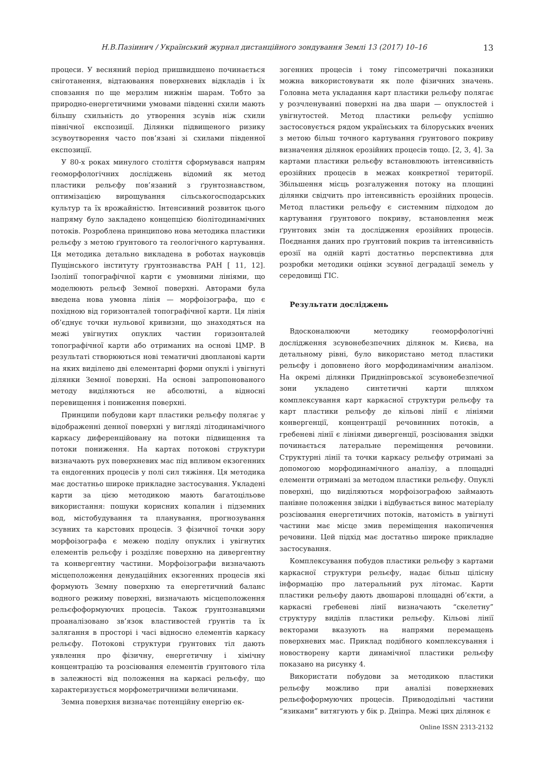Н.В.Пазіинич / Український журнал дистанційного зондування Землі 13 (2017) 10–16 13
процеси. У весняний період пришвидшено починається сніготанення, відтаювання поверхневих відкладів і їх сповзання по ще мерзлим нижнім шарам. Тобто за природно-енергетичними умовами південні схили мають більшу схильність до утворення зсувів ніж схили північної експозиції. Ділянки підвищеного ризику зсувоутворення часто пов’язані зі схилами південної експозиції.
У 80-х роках минулого століття сформувався напрям геоморфологічних досліджень відомий як метод пластики рельєфу пов’язаний з ґрунтознавством, оптимізацією вирощування сільськогосподарських культур та їх врожайністю. Інтенсивний розвиток цього напряму було закладено концепцією біолітодинамічних потоків. Розроблена принципово нова методика пластики рельєфу з метою ґрунтового та геологічного картування. Ця методика детально викладена в роботах науковців Пущінського інституту ґрунтознавства РАН [ 11, 12]. Ізолінії топографічної карти є умовними лініями, що моделюють рельєф Земної поверхні. Авторами була введена нова умовна лінія — морфоізографа, що є похідною від горизонталей топографічної карти. Ця лінія об’єднує точки нульової кривизни, що знаходяться на межі увігнутих опуклих частин горизонталей топографічної карти або отриманих на основі ЦМР. В результаті створюються нові тематичні двопланові карти на яких виділено дві елементарні форми опуклі і увігнуті ділянки Земної поверхні. На основі запропонованого методу виділяються не абсолютні, а відносні перевищення і пониження поверхні.
Принципи побудови карт пластики рельєфу полягає у відображенні денної поверхні у вигляді літодинамічного каркасу диференційовану на потоки підвищення та потоки пониження. На картах потокові структури визначають рух поверхневих мас під впливом екзогенних та ендогенних процесів у полі сил тяжіння. Ця методика має достатньо широке прикладне застосування. Укладені карти за цією методикою мають багатоцільове використання: пошуки корисних копалин і підземних вод, містобудування та планування, прогнозування зсувних та карстових процесів. З фізичної точки зору морфоізографа є межею поділу опуклих і увігнутих елементів рельєфу і розділяє поверхню на дивергентну та конвергентну частини. Морфоізографи визначають місцеположення денудаційних екзогенних процесів які формують Земну поверхню та енергетичний баланс водного режиму поверхні, визначають місцеположення рельєфоформуючих процесів. Також ґрунтознавцями проаналізовано зв’язок властивостей ґрунтів та їх залягання в просторі і часі відносно елементів каркасу рельєфу. Потокові структури ґрунтових тіл дають уявлення про фізичну, енергетичну і хімічну концентрацію та розсіювання елементів ґрунтового тіла в залежності від положення на каркасі рельєфу, що характеризується морфометричними величинами.
Земна поверхня визначає потенційну енергію ек-
зогенних процесів і тому гіпсометричні показники можна використовувати як поле фізичних значень. Головна мета укладання карт пластики рельєфу полягає у розчленуванні поверхні на два шари — опуклостей і увігнутостей. Метод пластики рельєфу успішно застосовується рядом українських та білоруських вчених з метою більш точного картування ґрунтового покриву визначення ділянок ерозійних процесів тощо. [2, 3, 4]. За картами пластики рельєфу встановлюють інтенсивність ерозійних процесів в межах конкретної території. Збільшення місць розгалуження потоку на площині ділянки свідчить про інтенсивність ерозійних процесів. Метод пластики рельєфу є системним підходом до картування ґрунтового покриву, встановлення меж ґрунтових змін та дослідження ерозійних процесів. Поєднання даних про ґрунтовий покрив та інтенсивність ерозії на одній карті достатньо перспективна для розробки методики оцінки зсувної деградації земель у середовищі ГІС.
Результати досліджень
Вдосконалюючи методику геоморфологічні дослідження зсувонебезпечних ділянок м. Києва, на детальному рівні, було використано метод пластики рельєфу і доповнено його морфодинамічним аналізом. На окремі ділянки Придніпровської зсувонебезпечної зони укладено синтетичні карти шляхом комплексування карт каркасної структури рельєфу та карт пластики рельєфу де кільові лінії є лініями конвергенції, концентрації речовинних потоків, а гребеневі лінії є лініями дивергенції, розсіювання звідки починається латеральне переміщення речовини. Структурні лінії та точки каркасу рельєфу отримані за допомогою морфодинамічного аналізу, а площадні елементи отримані за методом пластики рельєфу. Опуклі поверхні, що виділяються морфоізографою займають панівне положення звідки і відбувається винос матеріалу розсіювання енергетичних потоків, натомість в увігнуті частини має місце змив переміщення накопичення речовини. Цей підхід має достатньо широке прикладне застосування.
Комплексування побудов пластики рельєфу з картами каркасної структури рельєфу, надає більш цілісну інформацію про латеральний рух літомас. Карти пластики рельєфу дають двошарові площадні об’єкти, а каркасні гребеневі лінії визначають “скелетну” структуру виділів пластики рельєфу. Кільові лінії векторами вказують на напрями перемащень поверхневих мас. Приклад подібного комплексування і новостворену карти динамічної пластики рельєфу показано на рисунку 4.
Використати побудови за методикою пластики рельєфу можливо при аналізі поверхневих рельєфоформуючих процесів. Привододільні частини “язиками” витягують у бік р. Дніпра. Межі цих ділянок є
Online ISSN 2313-2132